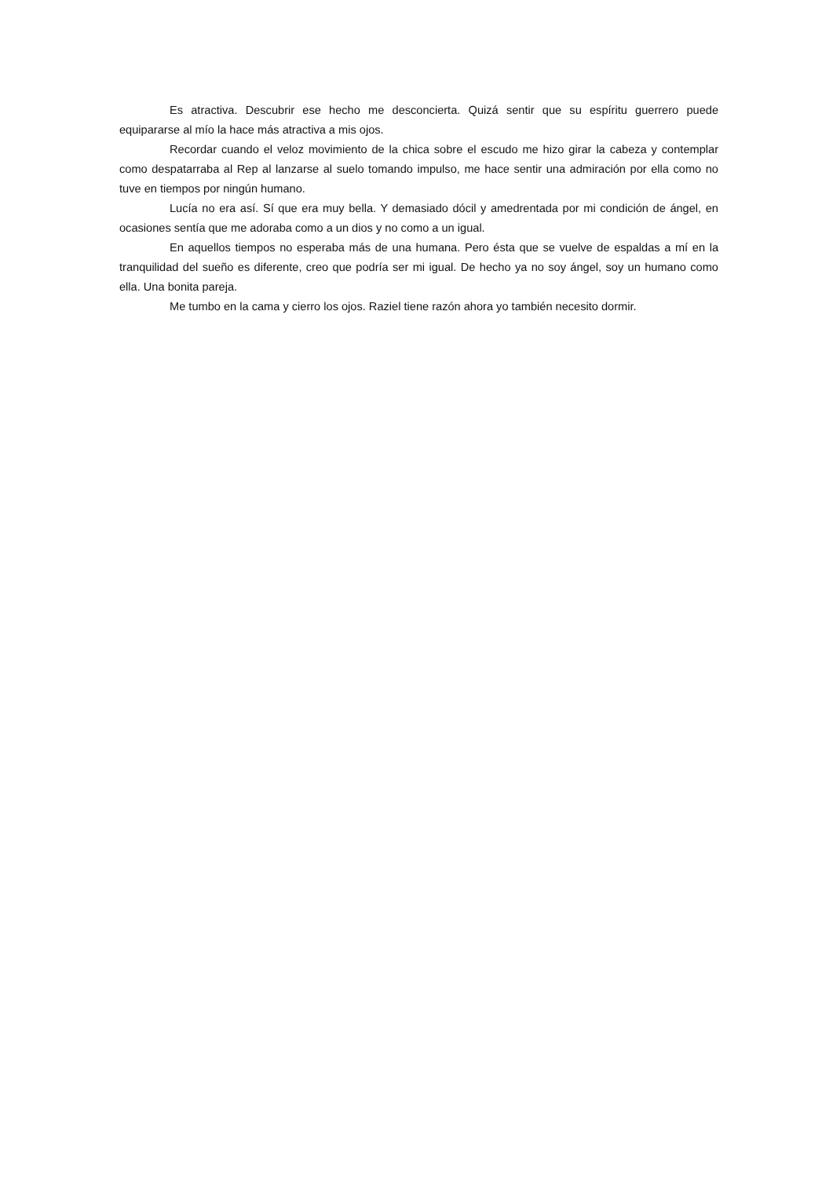Es atractiva. Descubrir ese hecho me desconcierta. Quizá sentir que su espíritu guerrero puede equipararse al mío la hace más atractiva a mis ojos.
Recordar cuando el veloz movimiento de la chica sobre el escudo me hizo girar la cabeza y contemplar como despatarraba al Rep al lanzarse al suelo tomando impulso, me hace sentir una admiración por ella como no tuve en tiempos por ningún humano.
Lucía no era así. Sí que era muy bella. Y demasiado dócil y amedrentada por mi condición de ángel, en ocasiones sentía que me adoraba como a un dios y no como a un igual.
En aquellos tiempos no esperaba más de una humana. Pero ésta que se vuelve de espaldas a mí en la tranquilidad del sueño es diferente, creo que podría ser mi igual. De hecho ya no soy ángel, soy un humano como ella. Una bonita pareja.
Me tumbo en la cama y cierro los ojos. Raziel tiene razón ahora yo también necesito dormir.